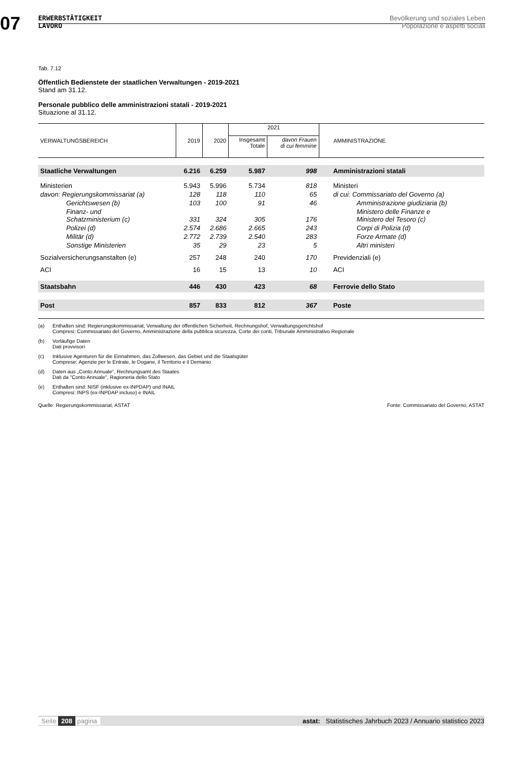07
ERWERBSTÄTIGKEIT
LAVORO
Bevölkerung und soziales Leben
Popolazione e aspetti sociali
Tab. 7.12
Öffentlich Bedienstete der staatlichen Verwaltungen - 2019-2021
Stand am 31.12.
Personale pubblico delle amministrazioni statali - 2019-2021
Situazione al 31.12.
| VERWALTUNGSBEREICH | 2019 | 2020 | 2021 | | AMMINISTRAZIONE |
| --- | --- | --- | --- | --- | --- |
| | | | Insgesamt Totale | davon Frauen di cui femmine | |
| Staatliche Verwaltungen | 6.216 | 6.259 | 5.987 | 998 | Amministrazioni statali |
| Ministerien | 5.943 | 5.996 | 5.734 | 818 | Ministeri |
| davon: Regierungskommissariat (a) | 128 | 118 | 110 | 65 | di cui: Commissariato del Governo (a) |
| Gerichtswesen (b) | 103 | 100 | 91 | 46 | Amministrazione giudiziaria (b) |
| Finanz- und Schatzministerium (c) | 331 | 324 | 305 | 176 | Ministero delle Finanze e Ministero del Tesoro (c) |
| Polizei (d) | 2.574 | 2.686 | 2.665 | 243 | Corpi di Polizia (d) |
| Militär (d) | 2.772 | 2.739 | 2.540 | 283 | Forze Armate (d) |
| Sonstige Ministerien | 35 | 29 | 23 | 5 | Altri ministeri |
| Sozialversicherungsanstalten (e) | 257 | 248 | 240 | 170 | Previdenziali (e) |
| ACI | 16 | 15 | 13 | 10 | ACI |
| Staatsbahn | 446 | 430 | 423 | 68 | Ferrovie dello Stato |
| Post | 857 | 833 | 812 | 367 | Poste |
(a) Enthalten sind: Regierungskommissariat, Verwaltung der öffentlichen Sicherheit, Rechnungshof, Verwaltungsgerichtshof
Compresi: Commissariato del Governo, Amministrazione della pubblica sicurezza, Corte dei conti, Tribunale Amministrativo Regionale
(b) Vorläufige Daten
Dati provvisori
(c) Inklusive Agenturen für die Einnahmen, das Zollwesen, das Gebiet und die Staatsgüter
Comprese: Agenzie per le Entrate, le Dogane, il Territorio e il Demanio
(d) Daten aus „Conto Annuale“, Rechnungsamt des Staates
Dati da "Conto Annuale", Ragioneria dello Stato
(e) Enthalten sind: NISF (inklusive ex-INPDAP) und INAIL
Compresi: INPS (ex-INPDAP incluso) e INAIL
Quelle: Regierungskommissariat, ASTAT
Fonte: Commissariato del Governo, ASTAT
Seite 208 pagina astat: Statistisches Jahrbuch 2023 / Annuario statistico 2023